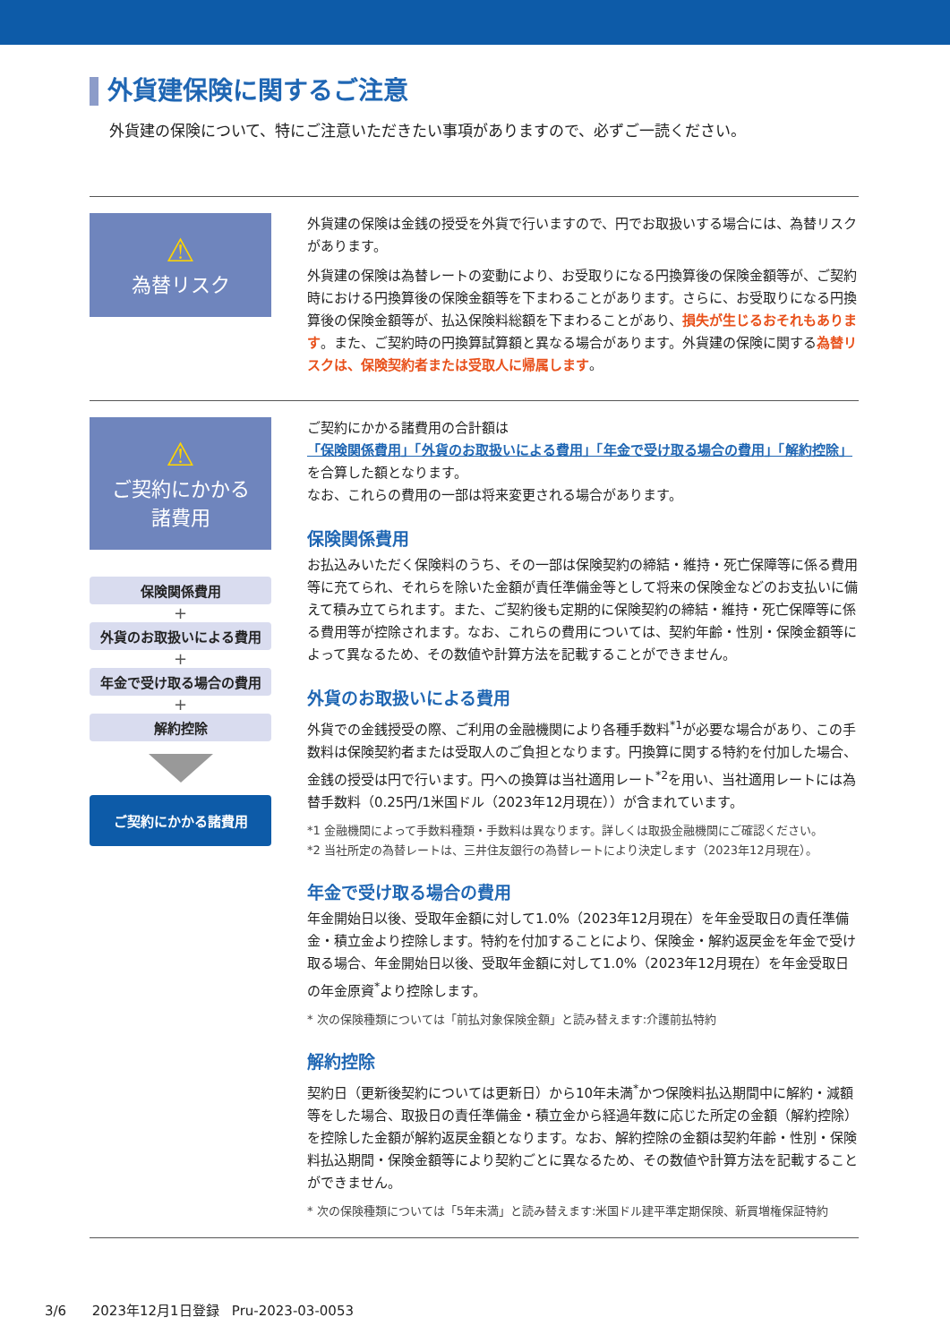外貨建保険に関するご注意
外貨建の保険について、特にご注意いただきたい事項がありますので、必ずご一読ください。
⚠
為替リスク
外貨建の保険は金銭の授受を外貨で行いますので、円でお取扱いする場合には、為替リスクがあります。
外貨建の保険は為替レートの変動により、お受取りになる円換算後の保険金額等が、ご契約時における円換算後の保険金額等を下まわることがあります。さらに、お受取りになる円換算後の保険金額等が、払込保険料総額を下まわることがあり、損失が生じるおそれもあります。また、ご契約時の円換算試算額と異なる場合があります。外貨建の保険に関する為替リスクは、保険契約者または受取人に帰属します。
⚠
ご契約にかかる
諸費用
保険関係費用
+
外貨のお取扱いによる費用
+
年金で受け取る場合の費用
+
解約控除
ご契約にかかる諸費用
ご契約にかかる諸費用の合計額は
「保険関係費用」「外貨のお取扱いによる費用」「年金で受け取る場合の費用」「解約控除」
を合算した額となります。
なお、これらの費用の一部は将来変更される場合があります。
保険関係費用
お払込みいただく保険料のうち、その一部は保険契約の締結・維持・死亡保障等に係る費用等に充てられ、それらを除いた金額が責任準備金等として将来の保険金などのお支払いに備えて積み立てられます。また、ご契約後も定期的に保険契約の締結・維持・死亡保障等に係る費用等が控除されます。なお、これらの費用については、契約年齢・性別・保険金額等によって異なるため、その数値や計算方法を記載することができません。
外貨のお取扱いによる費用
外貨での金銭授受の際、ご利用の金融機関により各種手数料<sup>*1</sup>が必要な場合があり、この手数料は保険契約者または受取人のご負担となります。円換算に関する特約を付加した場合、金銭の授受は円で行います。円への換算は当社適用レート<sup>*2</sup>を用い、当社適用レートには為替手数料（0.25円/1米国ドル（2023年12月現在））が含まれています。
*1 金融機関によって手数料種類・手数料は異なります。詳しくは取扱金融機関にご確認ください。
*2 当社所定の為替レートは、三井住友銀行の為替レートにより決定します（2023年12月現在）。
年金で受け取る場合の費用
年金開始日以後、受取年金額に対して1.0%（2023年12月現在）を年金受取日の責任準備金・積立金より控除します。特約を付加することにより、保険金・解約返戻金を年金で受け取る場合、年金開始日以後、受取年金額に対して1.0%（2023年12月現在）を年金受取日の年金原資<sup>*</sup>より控除します。
* 次の保険種類については「前払対象保険金額」と読み替えます:介護前払特約
解約控除
契約日（更新後契約については更新日）から10年未満<sup>*</sup>かつ保険料払込期間中に解約・減額等をした場合、取扱日の責任準備金・積立金から経過年数に応じた所定の金額（解約控除）を控除した金額が解約返戻金額となります。なお、解約控除の金額は契約年齢・性別・保険料払込期間・保険金額等により契約ごとに異なるため、その数値や計算方法を記載することができません。
* 次の保険種類については「5年未満」と読み替えます:米国ドル建平準定期保険、新買増権保証特約
3/6 2023年12月1日登録 Pru-2023-03-0053